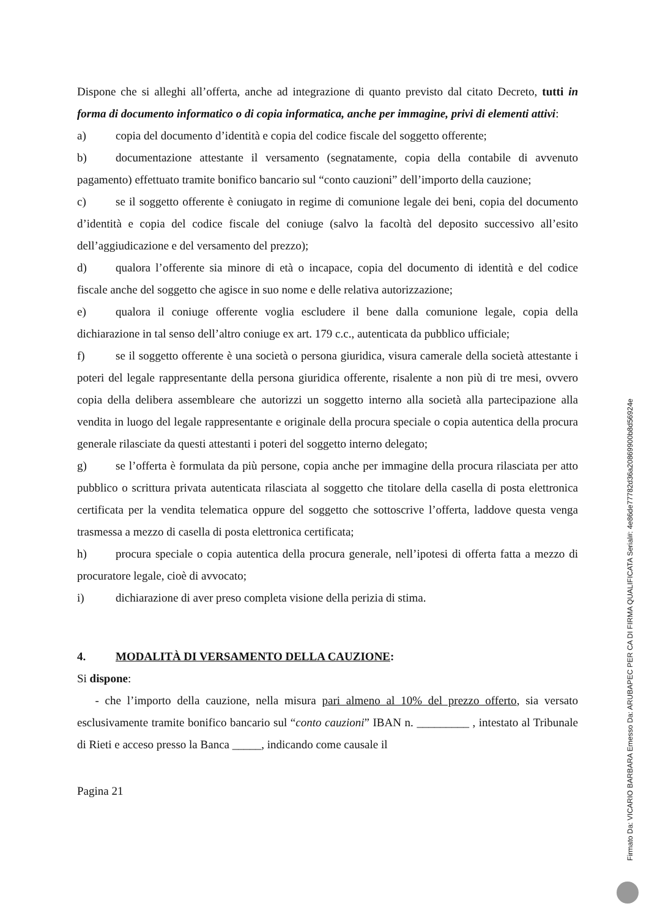Dispone che si alleghi all’offerta, anche ad integrazione di quanto previsto dal citato Decreto, tutti in forma di documento informatico o di copia informatica, anche per immagine, privi di elementi attivi:
a) copia del documento d’identità e copia del codice fiscale del soggetto offerente;
b) documentazione attestante il versamento (segnatamente, copia della contabile di avvenuto pagamento) effettuato tramite bonifico bancario sul “conto cauzioni” dell’importo della cauzione;
c) se il soggetto offerente è coniugato in regime di comunione legale dei beni, copia del documento d’identità e copia del codice fiscale del coniuge (salvo la facoltà del deposito successivo all’esito dell’aggiudicazione e del versamento del prezzo);
d) qualora l’offerente sia minore di età o incapace, copia del documento di identità e del codice fiscale anche del soggetto che agisce in suo nome e delle relativa autorizzazione;
e) qualora il coniuge offerente voglia escludere il bene dalla comunione legale, copia della dichiarazione in tal senso dell’altro coniuge ex art. 179 c.c., autenticata da pubblico ufficiale;
f) se il soggetto offerente è una società o persona giuridica, visura camerale della società attestante i poteri del legale rappresentante della persona giuridica offerente, risalente a non più di tre mesi, ovvero copia della delibera assembleare che autorizzi un soggetto interno alla società alla partecipazione alla vendita in luogo del legale rappresentante e originale della procura speciale o copia autentica della procura generale rilasciate da questi attestanti i poteri del soggetto interno delegato;
g) se l’offerta è formulata da più persone, copia anche per immagine della procura rilasciata per atto pubblico o scrittura privata autenticata rilasciata al soggetto che titolare della casella di posta elettronica certificata per la vendita telematica oppure del soggetto che sottoscrive l’offerta, laddove questa venga trasmessa a mezzo di casella di posta elettronica certificata;
h) procura speciale o copia autentica della procura generale, nell’ipotesi di offerta fatta a mezzo di procuratore legale, cioè di avvocato;
i) dichiarazione di aver preso completa visione della perizia di stima.
4. MODALITÀ DI VERSAMENTO DELLA CAUZIONE:
Si dispone:
- che l’importo della cauzione, nella misura pari almeno al 10% del prezzo offerto, sia versato esclusivamente tramite bonifico bancario sul “conto cauzioni” IBAN n. _________ , intestato al Tribunale di Rieti e acceso presso la Banca _____, indicando come causale il
Pagina 21
Firmato Da: VICARIO BARBARA Emesso Da: ARUBAPEC PER CA DI FIRMA QUALIFICATA Serial#: 4e86de77782d36a20869900b8d56924e